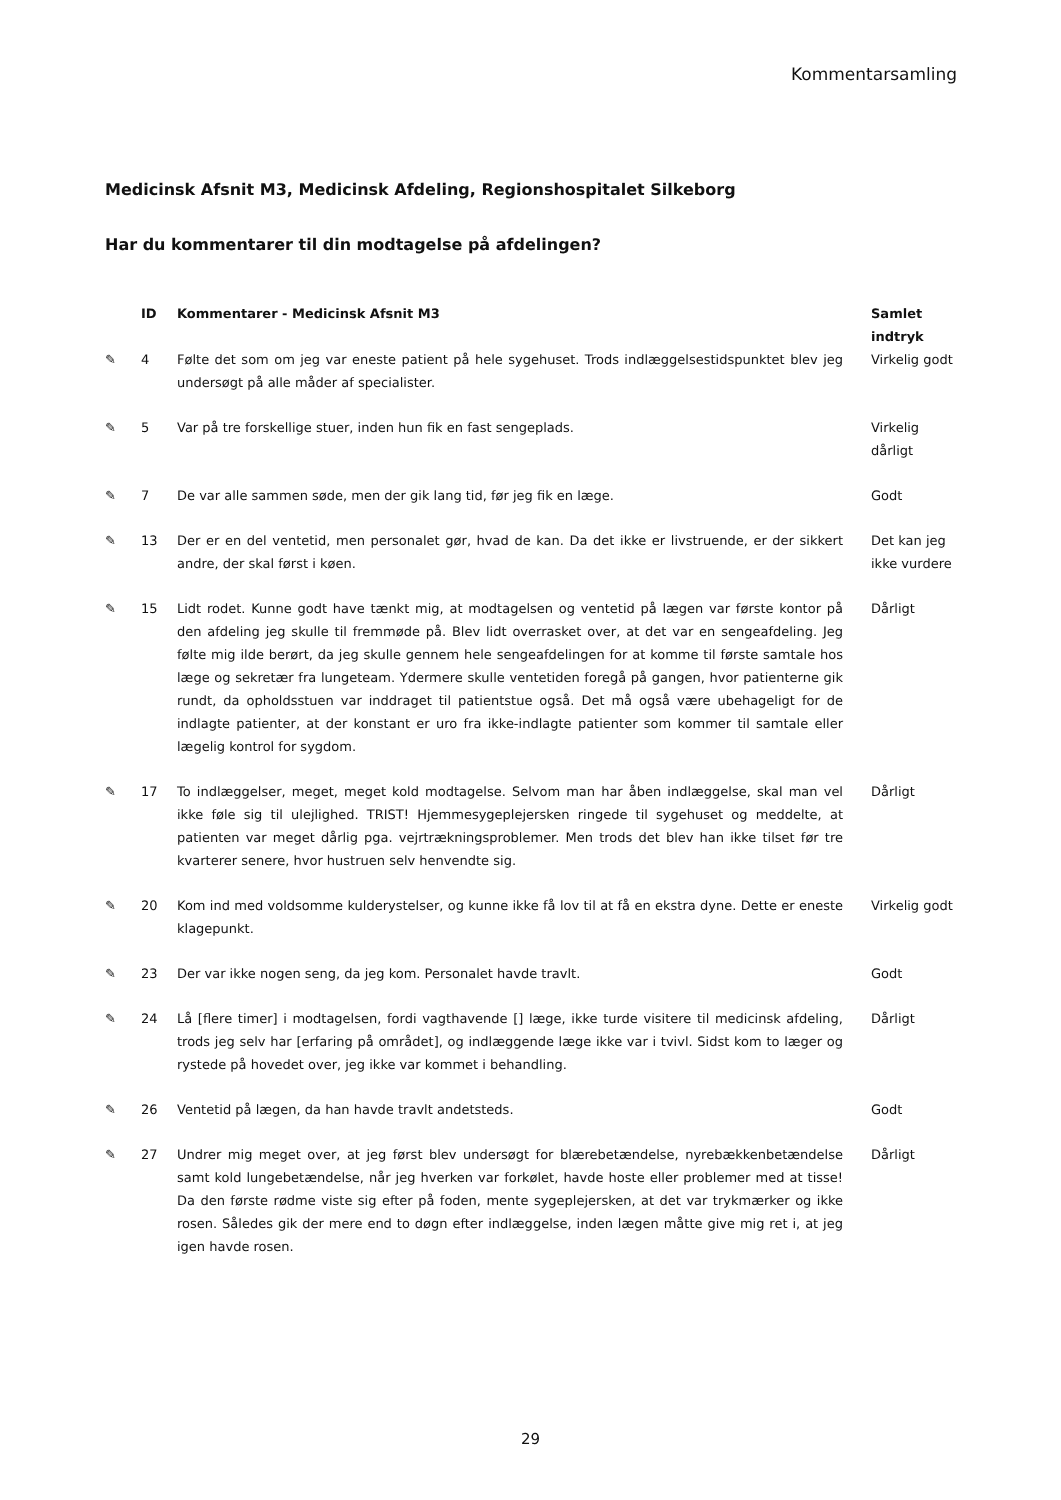Kommentarsamling
Medicinsk Afsnit M3, Medicinsk Afdeling, Regionshospitalet Silkeborg
Har du kommentarer til din modtagelse på afdelingen?
| | ID | Kommentarer - Medicinsk Afsnit M3 | Samlet indtryk |
| --- | --- | --- | --- |
| ✎ | 4 | Følte det som om jeg var eneste patient på hele sygehuset. Trods indlæggelsestidspunktet blev jeg undersøgt på alle måder af specialister. | Virkelig godt |
| ✎ | 5 | Var på tre forskellige stuer, inden hun fik en fast sengeplads. | Virkelig dårligt |
| ✎ | 7 | De var alle sammen søde, men der gik lang tid, før jeg fik en læge. | Godt |
| ✎ | 13 | Der er en del ventetid, men personalet gør, hvad de kan. Da det ikke er livstruende, er der sikkert andre, der skal først i køen. | Det kan jeg ikke vurdere |
| ✎ | 15 | Lidt rodet. Kunne godt have tænkt mig, at modtagelsen og ventetid på lægen var første kontor på den afdeling jeg skulle til fremmøde på. Blev lidt overrasket over, at det var en sengeafdeling. Jeg følte mig ilde berørt, da jeg skulle gennem hele sengeafdelingen for at komme til første samtale hos læge og sekretær fra lungeteam. Ydermere skulle ventetiden foregå på gangen, hvor patienterne gik rundt, da opholdsstuen var inddraget til patientstue også. Det må også være ubehageligt for de indlagte patienter, at der konstant er uro fra ikke-indlagte patienter som kommer til samtale eller lægelig kontrol for sygdom. | Dårligt |
| ✎ | 17 | To indlæggelser, meget, meget kold modtagelse. Selvom man har åben indlæggelse, skal man vel ikke føle sig til ulejlighed. TRIST! Hjemmesygeplejersken ringede til sygehuset og meddelte, at patienten var meget dårlig pga. vejrtrækningsproblemer. Men trods det blev han ikke tilset før tre kvarterer senere, hvor hustruen selv henvendte sig. | Dårligt |
| ✎ | 20 | Kom ind med voldsomme kulderystelser, og kunne ikke få lov til at få en ekstra dyne. Dette er eneste klagepunkt. | Virkelig godt |
| ✎ | 23 | Der var ikke nogen seng, da jeg kom. Personalet havde travlt. | Godt |
| ✎ | 24 | Lå [flere timer] i modtagelsen, fordi vagthavende [] læge, ikke turde visitere til medicinsk afdeling, trods jeg selv har [erfaring på området], og indlæggende læge ikke var i tvivl. Sidst kom to læger og rystede på hovedet over, jeg ikke var kommet i behandling. | Dårligt |
| ✎ | 26 | Ventetid på lægen, da han havde travlt andetsteds. | Godt |
| ✎ | 27 | Undrer mig meget over, at jeg først blev undersøgt for blærebetændelse, nyrebækkenbetændelse samt kold lungebetændelse, når jeg hverken var forkølet, havde hoste eller problemer med at tisse! Da den første rødme viste sig efter på foden, mente sygeplejersken, at det var trykmærker og ikke rosen. Således gik der mere end to døgn efter indlæggelse, inden lægen måtte give mig ret i, at jeg igen havde rosen. | Dårligt |
29